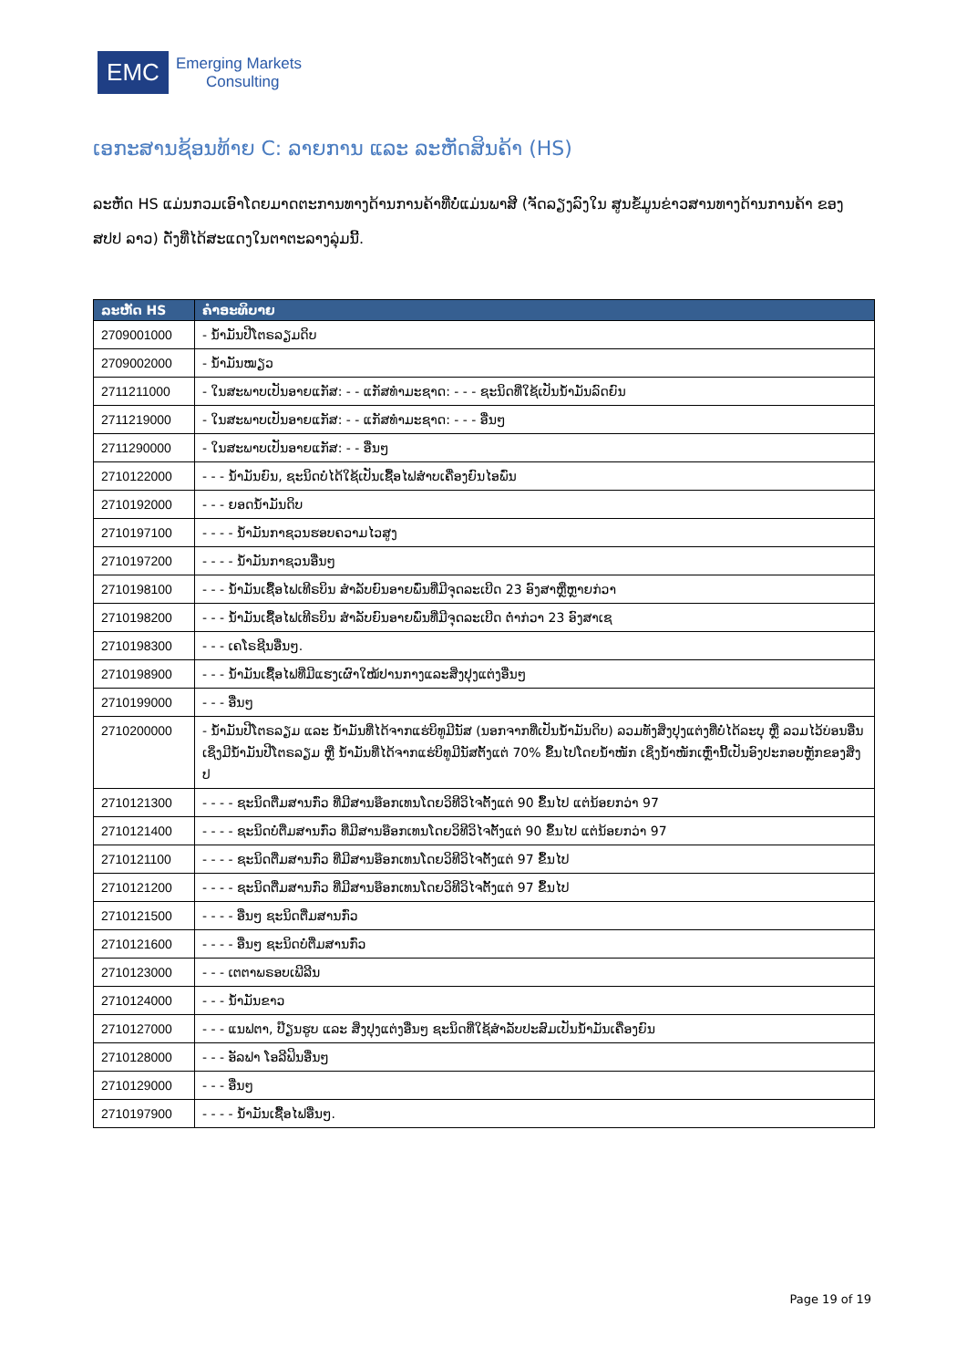EMC
Emerging Markets
Consulting
ເອກະສານຊ້ອນທ້າຍ C: ລາຍການ ແລະ ລະຫັດສິນຄ້າ (HS)
ລະຫັດ HS ແມ່ນກວມເອົາໂດຍມາດຕະການທາງດ້ານການຄ້າທີ່ບໍ່ແມ່ນພາສີ (ຈັດລຽງລົງໃນ ສູນຂໍ້ມູນຂ່າວສານທາງດ້ານການຄ້າ ຂອງ ສປປ ລາວ) ດັ່ງທີ່ໄດ້ສະແດງໃນຕາຕະລາງລຸ່ມນີ້.
| ລະຫັດ HS | ຄໍາອະທິບາຍ |
| --- | --- |
| 2709001000 | - ນ້ຳມັນປີໂຕຣລຽມດິບ |
| 2709002000 | - ນ້ຳມັນໝຽວ |
| 2711211000 | - ໃນສະພາບເປັນອາຍແກັສ: - - ແກັສທຳມະຊາດ: - - - ຊະນິດທີ່ໃຊ້ເປັນນ້ຳມັນລົດຍົນ |
| 2711219000 | - ໃນສະພາບເປັນອາຍແກັສ: - - ແກັສທຳມະຊາດ: - - - ອື່ນໆ |
| 2711290000 | - ໃນສະພາບເປັນອາຍແກັສ: - - ອື່ນໆ |
| 2710122000 | - - - ນ້ຳມັນຍົນ, ຊະນິດບໍ່ໄດ້ໃຊ້ເປັນເຊື້ອໄຟສຳບເຄື່ອງຍົນໄອພົ່ນ |
| 2710192000 | - - - ຍອດນ້ຳມັນດິບ |
| 2710197100 | - - - - ນ້ຳມັນກາຊວນຮອບຄວາມໄວສູງ |
| 2710197200 | - - - - ນ້ຳມັນກາຊວນອື່ນໆ |
| 2710198100 | - - - ນ້ຳມັນເຊື້ອໄຟເທີຣບິນ ສຳລັບຍົນອາຍພົ່ນທີ່ມີຈຸດລະເບີດ 23 ອົງສາຫຼືຫຼາຍກ່ວາ |
| 2710198200 | - - - ນ້ຳມັນເຊື້ອໄຟເທີຣບິນ ສຳລັບຍົນອາຍພົ່ນທີ່ມີຈຸດລະເບີດ ຕ່ຳກ່ວາ 23 ອົງສາເຊ |
| 2710198300 | - - - ເຄໂຣຊີນອື່ນໆ. |
| 2710198900 | - - - ນ້ຳມັນເຊື້ອໄຟທີ່ມີແຮງເຜົາໃໝ້ປານກາງແລະສິ່ງປຸງແຕ່ງອື່ນໆ |
| 2710199000 | - - - ອື່ນໆ |
| 2710200000 | - ນ້ຳມັນປີໂຕຣລຽມ ແລະ ນ້ຳມັນທີ່ໄດ້ຈາກແຮ່ບິທູມີນັສ (ນອກຈາກທີ່ເປັນນ້ຳມັນດິບ) ລວມທັງສິ່ງປຸງແຕ່ງທີ່ບໍ່ໄດ້ລະບຸ ຫຼື ລວມໄວ້ບ່ອນອື່ນເຊິ່ງມີນ້ຳມັນປີໂຕຣລຽມ ຫຼື ນ້ຳມັນທີ່ໄດ້ຈາກແຮ່ບິທູມີນັສຕັ້ງແຕ່ 70% ຂຶ້ນໄປໂດຍນ້ຳໜັກ ເຊິ່ງນ້ຳໜັກເຫຼົ່ານີ້ເປັນອົງປະກອບຫຼັກຂອງສິ່ງປ |
| 2710121300 | - - - - ຊະນິດຕື່ມສານກົ່ວ ທີ່ມີສານອ໊ອກເທນໂດຍວິທີວິໄຈຕັ້ງແຕ່ 90 ຂຶ້ນໄປ ແຕ່ນ້ອຍກວ່າ 97 |
| 2710121400 | - - - - ຊະນິດບໍ່ຕື່ມສານກົ່ວ ທີ່ມີສານອ໊ອກເທນໂດຍວິທີວິໄຈຕັ້ງແຕ່ 90 ຂຶ້ນໄປ ແຕ່ນ້ອຍກວ່າ 97 |
| 2710121100 | - - - - ຊະນິດຕື່ມສານກົ່ວ ທີ່ມີສານອ໊ອກເທນໂດຍວິທີວິໄຈຕັ້ງແຕ່ 97 ຂຶ້ນໄປ |
| 2710121200 | - - - - ຊະນິດຕື່ມສານກົ່ວ ທີ່ມີສານອ໊ອກເທນໂດຍວິທີວິໄຈຕັ້ງແຕ່ 97 ຂຶ້ນໄປ |
| 2710121500 | - - - - ອື່ນໆ ຊະນິດຕື່ມສານກົ່ວ |
| 2710121600 | - - - - ອື່ນໆ ຊະນິດບໍ່ຕື່ມສານກົ່ວ |
| 2710123000 | - - - ເຕຕາພຣອບເພີລີນ |
| 2710124000 | - - - ນ້ຳມັນຂາວ |
| 2710127000 | - - - ແນຟຕາ, ປ໊ຽນຮູບ ແລະ ສິ່ງປຸງແຕ່ງອື່ນໆ ຊະນິດທີ່ໃຊ້ສຳລັບປະສົມເປັນນ້ຳມັນເຄື່ອງຍົນ |
| 2710128000 | - - - ອັລຟາ ໂອລີຟິນອື່ນໆ |
| 2710129000 | - - - ອື່ນໆ |
| 2710197900 | - - - - ນ້ຳມັນເຊື້ອໄຟອື່ນໆ. |
Page 19 of 19